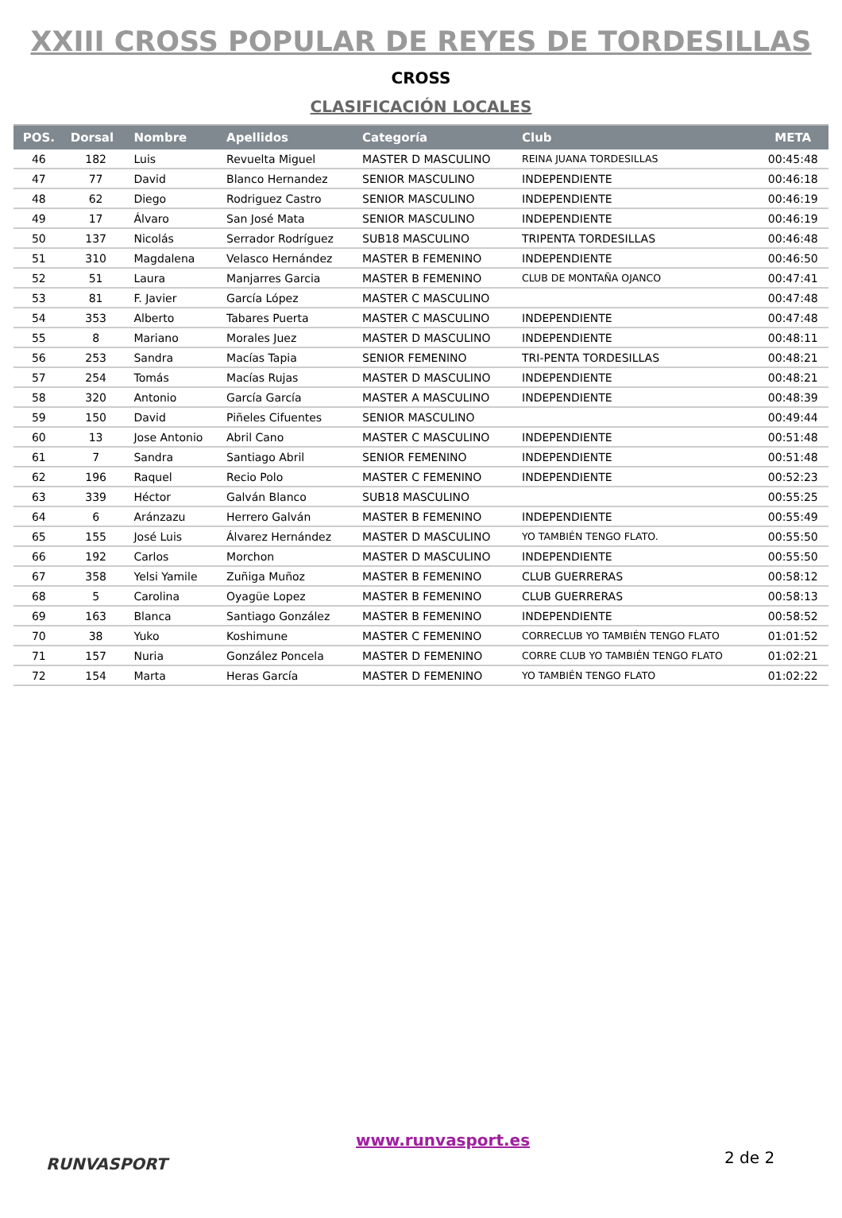XXIII CROSS POPULAR DE REYES DE TORDESILLAS
CROSS
CLASIFICACIÓN LOCALES
| POS. | Dorsal | Nombre | Apellidos | Categoría | Club | META |
| --- | --- | --- | --- | --- | --- | --- |
| 46 | 182 | Luis | Revuelta Miguel | MASTER D MASCULINO | REINA JUANA TORDESILLAS | 00:45:48 |
| 47 | 77 | David | Blanco Hernandez | SENIOR MASCULINO | INDEPENDIENTE | 00:46:18 |
| 48 | 62 | Diego | Rodriguez Castro | SENIOR MASCULINO | INDEPENDIENTE | 00:46:19 |
| 49 | 17 | Álvaro | San José Mata | SENIOR MASCULINO | INDEPENDIENTE | 00:46:19 |
| 50 | 137 | Nicolás | Serrador Rodríguez | SUB18 MASCULINO | TRIPENTA TORDESILLAS | 00:46:48 |
| 51 | 310 | Magdalena | Velasco Hernández | MASTER B FEMENINO | INDEPENDIENTE | 00:46:50 |
| 52 | 51 | Laura | Manjarres Garcia | MASTER B FEMENINO | CLUB DE MONTAÑA OJANCO | 00:47:41 |
| 53 | 81 | F. Javier | García López | MASTER C MASCULINO | | 00:47:48 |
| 54 | 353 | Alberto | Tabares Puerta | MASTER C MASCULINO | INDEPENDIENTE | 00:47:48 |
| 55 | 8 | Mariano | Morales Juez | MASTER D MASCULINO | INDEPENDIENTE | 00:48:11 |
| 56 | 253 | Sandra | Macías Tapia | SENIOR FEMENINO | TRI-PENTA TORDESILLAS | 00:48:21 |
| 57 | 254 | Tomás | Macías Rujas | MASTER D MASCULINO | INDEPENDIENTE | 00:48:21 |
| 58 | 320 | Antonio | García García | MASTER A MASCULINO | INDEPENDIENTE | 00:48:39 |
| 59 | 150 | David | Piñeles Cifuentes | SENIOR MASCULINO | | 00:49:44 |
| 60 | 13 | Jose Antonio | Abril Cano | MASTER C MASCULINO | INDEPENDIENTE | 00:51:48 |
| 61 | 7 | Sandra | Santiago Abril | SENIOR FEMENINO | INDEPENDIENTE | 00:51:48 |
| 62 | 196 | Raquel | Recio Polo | MASTER C FEMENINO | INDEPENDIENTE | 00:52:23 |
| 63 | 339 | Héctor | Galván Blanco | SUB18 MASCULINO | | 00:55:25 |
| 64 | 6 | Aránzazu | Herrero Galván | MASTER B FEMENINO | INDEPENDIENTE | 00:55:49 |
| 65 | 155 | José Luis | Álvarez Hernández | MASTER D MASCULINO | YO TAMBIÉN TENGO FLATO. | 00:55:50 |
| 66 | 192 | Carlos | Morchon | MASTER D MASCULINO | INDEPENDIENTE | 00:55:50 |
| 67 | 358 | Yelsi Yamile | Zuñiga Muñoz | MASTER B FEMENINO | CLUB GUERRERAS | 00:58:12 |
| 68 | 5 | Carolina | Oyagüe Lopez | MASTER B FEMENINO | CLUB GUERRERAS | 00:58:13 |
| 69 | 163 | Blanca | Santiago González | MASTER B FEMENINO | INDEPENDIENTE | 00:58:52 |
| 70 | 38 | Yuko | Koshimune | MASTER C FEMENINO | CORRECLUB YO TAMBIÉN TENGO FLATO | 01:01:52 |
| 71 | 157 | Nuria | González Poncela | MASTER D FEMENINO | CORRE CLUB YO TAMBIÉN TENGO FLATO | 01:02:21 |
| 72 | 154 | Marta | Heras García | MASTER D FEMENINO | YO TAMBIÉN TENGO FLATO | 01:02:22 |
RUNVASPORT
www.runvasport.es
2 de 2